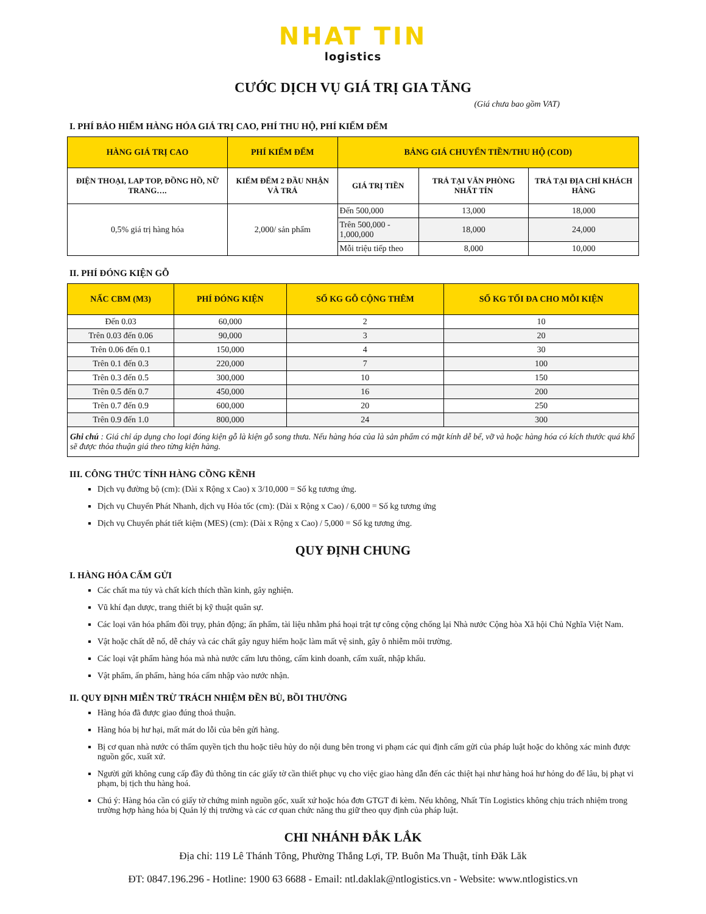NHAT TIN
logistics
CƯỚC DỊCH VỤ GIÁ TRỊ GIA TĂNG
(Giá chưa bao gồm VAT)
I. PHÍ BẢO HIỂM HÀNG HÓA GIÁ TRỊ CAO, PHÍ THU HỘ, PHÍ KIỂM ĐẾM
| HÀNG GIÁ TRỊ CAO | PHÍ KIỂM ĐẾM | BẢNG GIÁ CHUYỂN TIỀN/THU HỘ (COD) | | |
| --- | --- | --- | --- | --- |
| ĐIỆN THOẠI, LAP TOP, ĐỒNG HỒ, NỮ TRANG…. | KIỂM ĐẾM 2 ĐẦU NHẬN VÀ TRẢ | GIÁ TRỊ TIỀN | TRẢ TẠI VĂN PHÒNG NHẤT TÍN | TRẢ TẠI ĐỊA CHỈ KHÁCH HÀNG |
| 0,5% giá trị hàng hóa | 2,000/ sản phẩm | Đến 500,000 | 13,000 | 18,000 |
| | | Trên 500,000 - 1,000,000 | 18,000 | 24,000 |
| | | Mỗi triệu tiếp theo | 8,000 | 10,000 |
II. PHÍ ĐÓNG KIỆN GỖ
| NẤC CBM (M3) | PHÍ ĐÓNG KIỆN | SỐ KG GỖ CỘNG THÊM | SỐ KG TỐI ĐA CHO MỖI KIỆN |
| --- | --- | --- | --- |
| Đến 0.03 | 60,000 | 2 | 10 |
| Trên 0.03 đến 0.06 | 90,000 | 3 | 20 |
| Trên 0.06 đến 0.1 | 150,000 | 4 | 30 |
| Trên 0.1 đến 0.3 | 220,000 | 7 | 100 |
| Trên 0.3 đến 0.5 | 300,000 | 10 | 150 |
| Trên 0.5 đến 0.7 | 450,000 | 16 | 200 |
| Trên 0.7 đến 0.9 | 600,000 | 20 | 250 |
| Trên 0.9 đến 1.0 | 800,000 | 24 | 300 |
| Ghi chú : Giá chỉ áp dụng cho loại đóng kiện gỗ là kiện gỗ song thưa. Nếu hàng hóa của là sản phẩm có mặt kính dễ bể, vỡ và hoặc hàng hóa có kích thước quá khổ sẽ được thỏa thuận giá theo từng kiện hàng. | | | |
III. CÔNG THỨC TÍNH HÀNG CỒNG KỀNH
Dịch vụ đường bộ (cm): (Dài x Rộng x Cao) x 3/10,000 = Số kg tương ứng.
Dịch vụ Chuyển Phát Nhanh, dịch vụ Hỏa tốc (cm): (Dài x Rộng x Cao) / 6,000 = Số kg tương ứng
Dịch vụ Chuyển phát tiết kiệm (MES) (cm): (Dài x Rộng x Cao) / 5,000 = Số kg tương ứng.
QUY ĐỊNH CHUNG
I. HÀNG HÓA CẤM GỬI
Các chất ma túy và chất kích thích thần kinh, gây nghiện.
Vũ khí đạn dược, trang thiết bị kỹ thuật quân sự.
Các loại văn hóa phẩm đồi trụy, phản động; ấn phẩm, tài liệu nhằm phá hoại trật tự công cộng chống lại Nhà nước Cộng hòa Xã hội Chủ Nghĩa Việt Nam.
Vật hoặc chất dễ nổ, dễ cháy và các chất gây nguy hiểm hoặc làm mất vệ sinh, gây ô nhiễm môi trường.
Các loại vật phẩm hàng hóa mà nhà nước cấm lưu thông, cấm kinh doanh, cấm xuất, nhập khẩu.
Vật phẩm, ấn phẩm, hàng hóa cấm nhập vào nước nhận.
II. QUY ĐỊNH MIỄN TRỪ TRÁCH NHIỆM ĐỀN BÙ, BỒI THƯỜNG
Hàng hóa đã được giao đúng thoả thuận.
Hàng hóa bị hư hại, mất mát do lỗi của bên gửi hàng.
Bị cơ quan nhà nước có thẩm quyền tịch thu hoặc tiêu hủy do nội dung bên trong vi phạm các qui định cấm gửi của pháp luật hoặc do không xác minh được nguồn gốc, xuất xứ.
Người gửi không cung cấp đầy đủ thông tin các giấy tờ cần thiết phục vụ cho việc giao hàng dẫn đến các thiệt hại như hàng hoá hư hỏng do để lâu, bị phạt vi phạm, bị tịch thu hàng hoá.
Chú ý: Hàng hóa cần có giấy tờ chứng minh nguồn gốc, xuất xứ hoặc hóa đơn GTGT đi kèm. Nếu không, Nhất Tín Logistics không chịu trách nhiệm trong trường hợp hàng hóa bị Quản lý thị trường và các cơ quan chức năng thu giữ theo quy định của pháp luật.
CHI NHÁNH ĐẮK LẮK
Địa chỉ: 119 Lê Thánh Tông, Phường Thắng Lợi, TP. Buôn Ma Thuật, tỉnh Đăk Lăk
ĐT: 0847.196.296 - Hotline: 1900 63 6688 - Email: ntl.daklak@ntlogistics.vn - Website: www.ntlogistics.vn